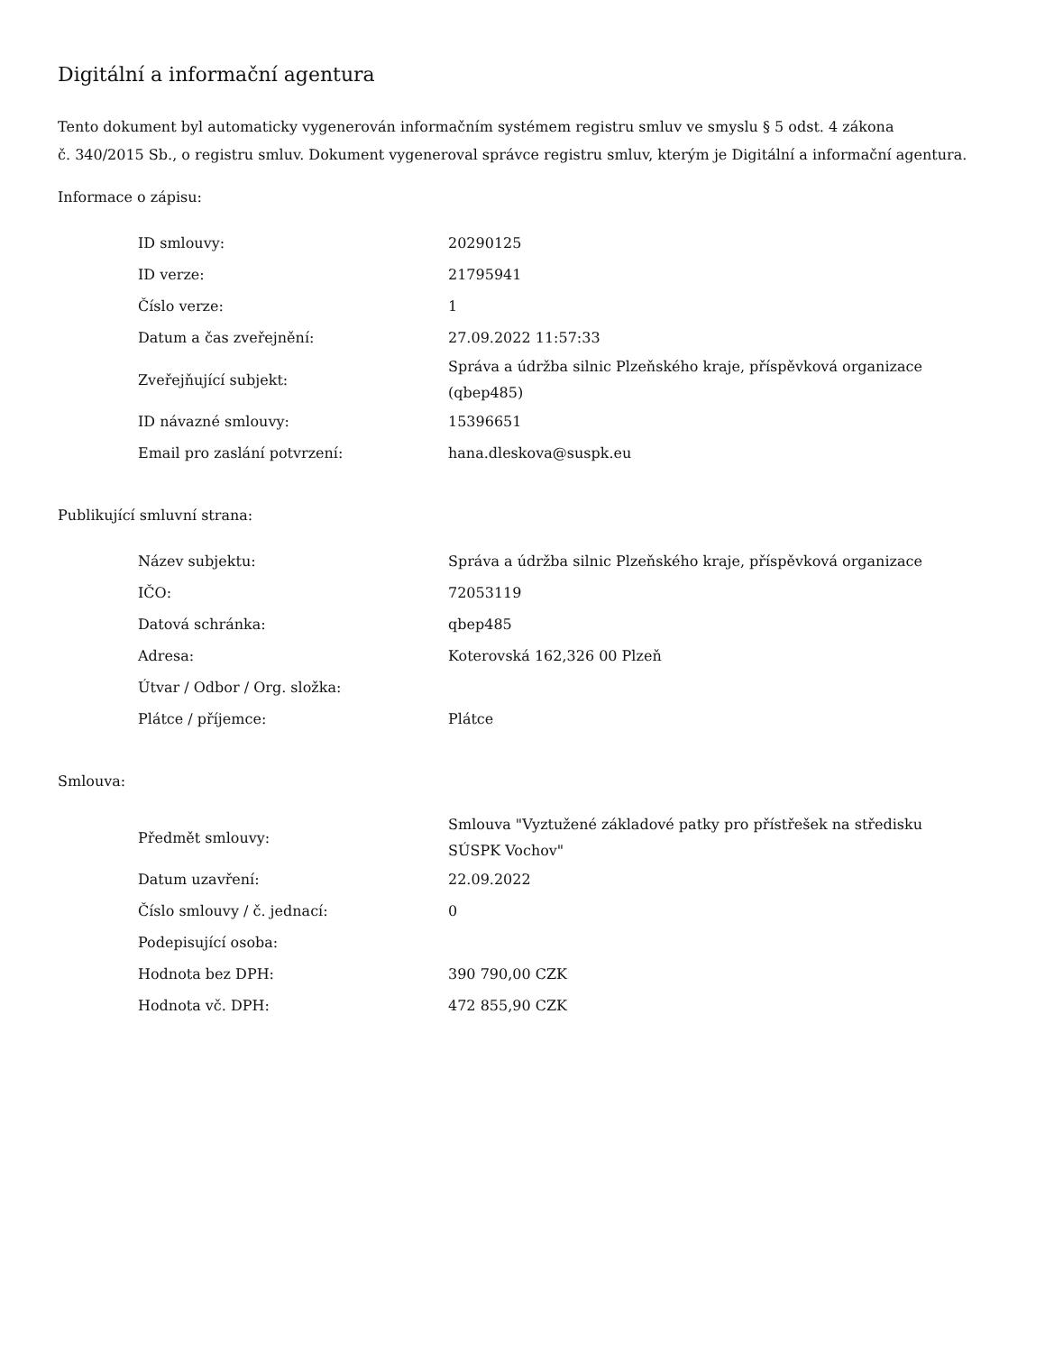Digitální a informační agentura
Tento dokument byl automaticky vygenerován informačním systémem registru smluv ve smyslu § 5 odst. 4 zákona
č. 340/2015 Sb., o registru smluv. Dokument vygeneroval správce registru smluv, kterým je Digitální a informační agentura.
Informace o zápisu:
| ID smlouvy: | 20290125 |
| ID verze: | 21795941 |
| Číslo verze: | 1 |
| Datum a čas zveřejnění: | 27.09.2022 11:57:33 |
| Zveřejňující subjekt: | Správa a údržba silnic Plzeňského kraje, příspěvková organizace (qbep485) |
| ID návazné smlouvy: | 15396651 |
| Email pro zaslání potvrzení: | hana.dleskova@suspk.eu |
Publikující smluvní strana:
| Název subjektu: | Správa a údržba silnic Plzeňského kraje, příspěvková organizace |
| IČO: | 72053119 |
| Datová schránka: | qbep485 |
| Adresa: | Koterovská 162,326 00 Plzeň |
| Útvar / Odbor / Org. složka: | |
| Plátce / příjemce: | Plátce |
Smlouva:
| Předmět smlouvy: | Smlouva "Vyztužené základové patky pro přístřešek na středisku SÚSPK Vochov" |
| Datum uzavření: | 22.09.2022 |
| Číslo smlouvy / č. jednací: | 0 |
| Podepisující osoba: | |
| Hodnota bez DPH: | 390 790,00 CZK |
| Hodnota vč. DPH: | 472 855,90 CZK |